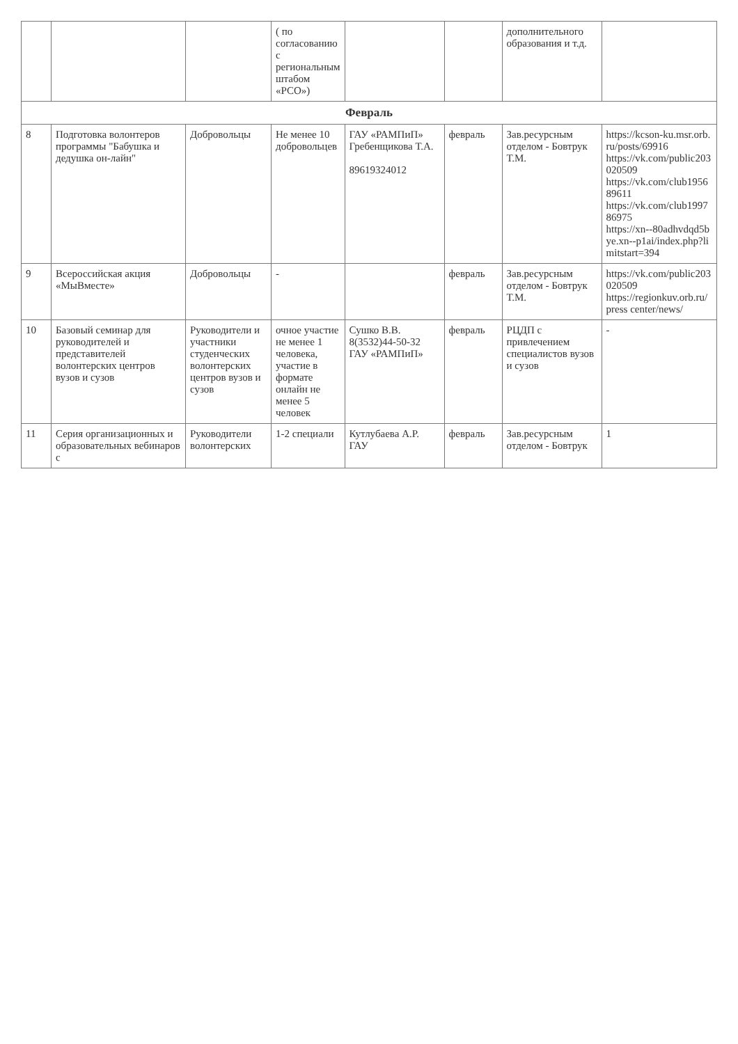| | | | ( по согласованию с региональным штабом «РСО») | | | дополнительного образования и т.д. | |
| Февраль | | | | | | | |
| 8 | Подготовка волонтеров программы "Бабушка и дедушка он-лайн" | Добровольцы | Не менее 10 добровольцев | ГАУ «РАМПиП» Гребенщикова Т.А. 89619324012 | февраль | Зав.ресурсным отделом - Бовтрук Т.М. | https://kcson-ku.msr.orb.ru/posts/69916 https://vk.com/public203020509 https://vk.com/club195689611 https://vk.com/club199786975 https://xn--80adhvdqd5bye.xn--p1ai/index.php?limitstart=394 |
| 9 | Всероссийская акция «МыВместе» | Добровольцы | - | | февраль | Зав.ресурсным отделом - Бовтрук Т.М. | https://vk.com/public203020509 https://regionkuv.orb.ru/press center/news/ |
| 10 | Базовый семинар для руководителей и представителей волонтерских центров вузов и сузов | Руководители и участники студенческих волонтерских центров вузов и сузов | очное участие не менее 1 человека, участие в формате онлайн не менее 5 человек | Сушко В.В. 8(3532)44-50-32 ГАУ «РАМПиП» | февраль | РЦДП с привлечением специалистов вузов и сузов | - |
| 11 | Серия организационных и образовательных вебинаров с | Руководители волонтерских | 1-2 специали | Кутлубаева А.Р. ГАУ | февраль | Зав.ресурсным отделом - Бовтрук | 1 |